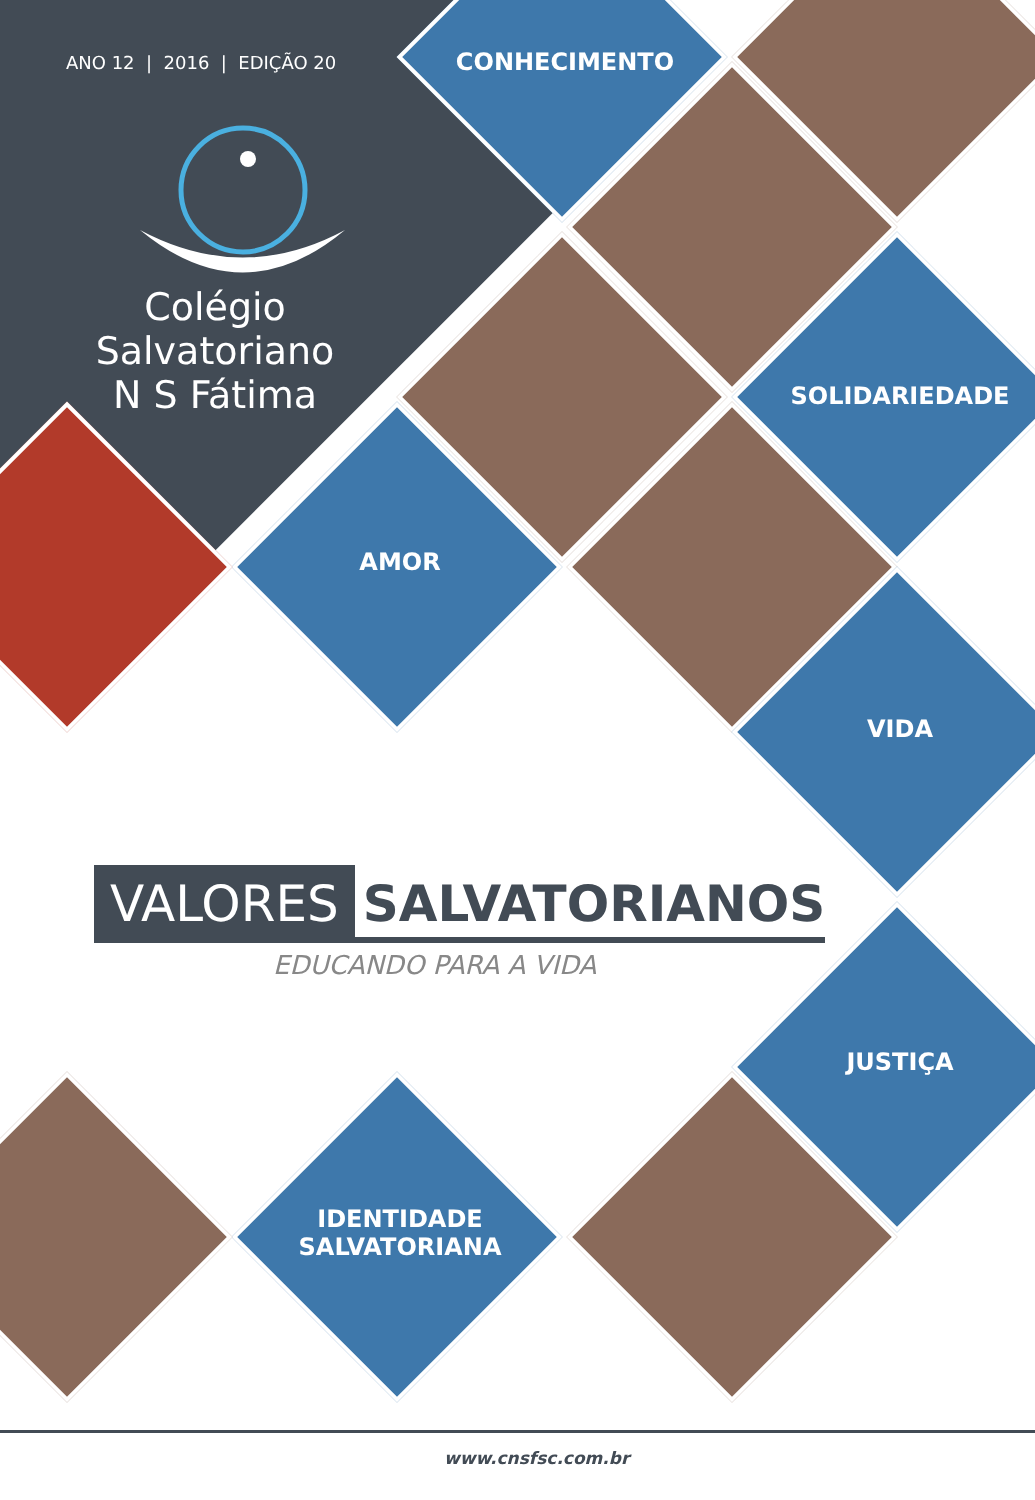ANO 12 | 2016 | EDIÇÃO 20
Colégio Salvatoriano
N S Fátima
CONHECIMENTO
SOLIDARIEDADE
AMOR
VIDA
VALORES SALVATORIANOS
EDUCANDO PARA A VIDA
JUSTIÇA
IDENTIDADE
SALVATORIANA
www.cnsfsc.com.br